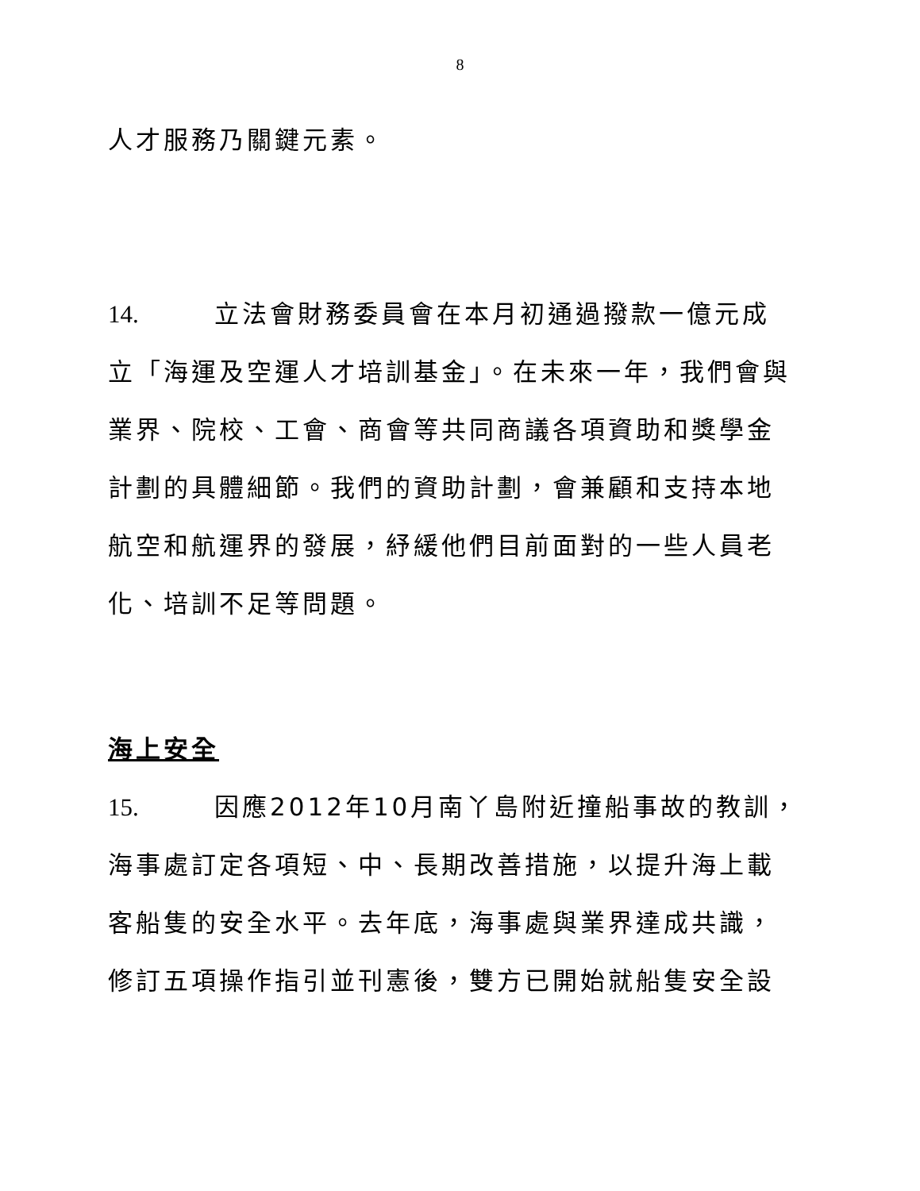8
人才服務乃關鍵元素。
14. 立法會財務委員會在本月初通過撥款一億元成
立「海運及空運人才培訓基金」。在未來一年，我們會與
業界、院校、工會、商會等共同商議各項資助和獎學金
計劃的具體細節。我們的資助計劃，會兼顧和支持本地
航空和航運界的發展，紓緩他們目前面對的一些人員老
化、培訓不足等問題。
海上安全
15. 因應2012年10月南丫島附近撞船事故的教訓，
海事處訂定各項短、中、長期改善措施，以提升海上載
客船隻的安全水平。去年底，海事處與業界達成共識，
修訂五項操作指引並刊憲後，雙方已開始就船隻安全設